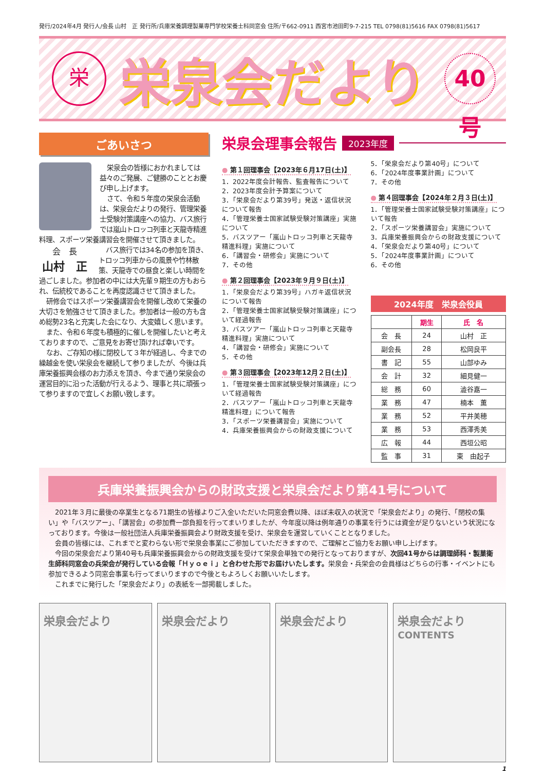発行/2024年4月 発行人/会長 山村　正 発行所/兵庫栄養調理製菓専門学校栄養士科同窓会 住所/〒662-0911 西宮市池田町9-7-215 TEL 0798(81)5616 FAX 0798(81)5617
栄
栄泉会だより
40号
ごあいさつ
栄泉会の皆様におかれましては益々のご発展、ご健勝のこととお慶び申し上げます。
さて、令和５年度の栄泉会活動は、栄泉会だよりの発行、管理栄養士受験対策講座への協力、バス旅行では嵐山トロッコ列車と天龍寺精進料理、スポーツ栄養講習会を開催させて頂きました。
会　長
山村　正
バス旅行では34名の参加を頂き、トロッコ列車からの風景や竹林散策、天龍寺での昼食と楽しい時間を過ごしました。参加者の中には大先輩９期生の方もおられ、伝統校であることを再度認識させて頂きました。
研修会ではスポーツ栄養講習会を開催し改めて栄養の大切さを勉強させて頂きました。参加者は一般の方も含め総勢23名と充実した会になり、大変嬉しく思います。
また、令和６年度も積極的に催しを開催したいと考えておりますので、ご意見をお寄せ頂ければ幸いです。
なお、ご存知の様に閉校して３年が経過し、今までの繰越金を使い栄泉会を継続して参りましたが、今後は兵庫栄養振興会様のお力添えを頂き、今まで通り栄泉会の運営目的に沿った活動が行えるよう、理事と共に頑張って参りますので宜しくお願い致します。
栄泉会理事会報告 2023年度
● 第１回理事会【2023年６月17日(土)】
1．2022年度会計報告、監査報告について
2．2023年度会計予算案について
3．「栄泉会だより第39号」発送・返信状況について報告
4．「管理栄養士国家試験受験対策講座」実施について
5．バスツアー「嵐山トロッコ列車と天龍寺精進料理」実施について
6．「講習会・研修会」実施について
7．その他
● 第２回理事会【2023年９月９日(土)】
1．「栄泉会だより第39号」ハガキ返信状況について報告
2．「管理栄養士国家試験受験対策講座」について経過報告
3．バスツアー「嵐山トロッコ列車と天龍寺精進料理」実施について
4．「講習会・研修会」実施について
5．その他
● 第３回理事会【2023年12月２日(土)】
1．「管理栄養士国家試験受験対策講座」について経過報告
2．バスツアー「嵐山トロッコ列車と天龍寺精進料理」について報告
3．「スポーツ栄養講習会」実施について
4．兵庫栄養振興会からの財政支援について
5．「栄泉会だより第40号」について
6．「2024年度事業計画」について
7．その他
● 第４回理事会【2024年２月３日(土)】
1．「管理栄養士国家試験受験対策講座」について報告
2．「スポーツ栄養講習会」実施について
3．兵庫栄養振興会からの財政支援について
4．「栄泉会だより第40号」について
5．「2024年度事業計画」について
6．その他
2024年度　栄泉会役員
| | 期生 | 氏 名 |
| --- | --- | --- |
| 会 長 | 24 | 山村 正 |
| 副会長 | 28 | 松岡良平 |
| 書 記 | 55 | 山部ゆみ |
| 会 計 | 32 | 細見健一 |
| 総 務 | 60 | 澁谷嘉一 |
| 業 務 | 47 | 楠本 薫 |
| 業 務 | 52 | 平井美穂 |
| 業 務 | 53 | 西澤秀美 |
| 広 報 | 44 | 西垣公昭 |
| 監 事 | 31 | 東 由起子 |
兵庫栄養振興会からの財政支援と栄泉会だより第41号について
2021年３月に最後の卒業生となる71期生の皆様よりご入金いただいた同窓会費以降、ほぼ未収入の状況で「栄泉会だより」の発行、「閉校の集い」や「バスツアー」、「講習会」の参加費一部負担を行ってまいりましたが、今年度以降は例年通りの事業を行うには資金が足りないという状況になっております。今後は一般社団法人兵庫栄養振興会より財政支援を受け、栄泉会を運営していくこととなりました。
会員の皆様には、これまでと変わらない形で栄泉会事業にご参加していただきますので、ご理解とご協力をお願い申し上げます。
今回の栄泉会だより第40号も兵庫栄養振興会からの財政支援を受けて栄泉会単独での発行となっておりますが、次回41号からは調理師科・製菓衛生師科同窓会の兵栄会が発行している会報「Ｈｙｏｅｉ」と合わせた形でお届けいたします。栄泉会・兵栄会の会員様はどちらの行事・イベントにも参加できるよう同窓会事業も行ってまいりますので今後ともよろしくお願いいたします。
これまでに発行した「栄泉会だより」の表紙を一部掲載しました。
栄泉会だより 栄泉会だより 栄泉会だより 栄泉会だより
CONTENTS
1